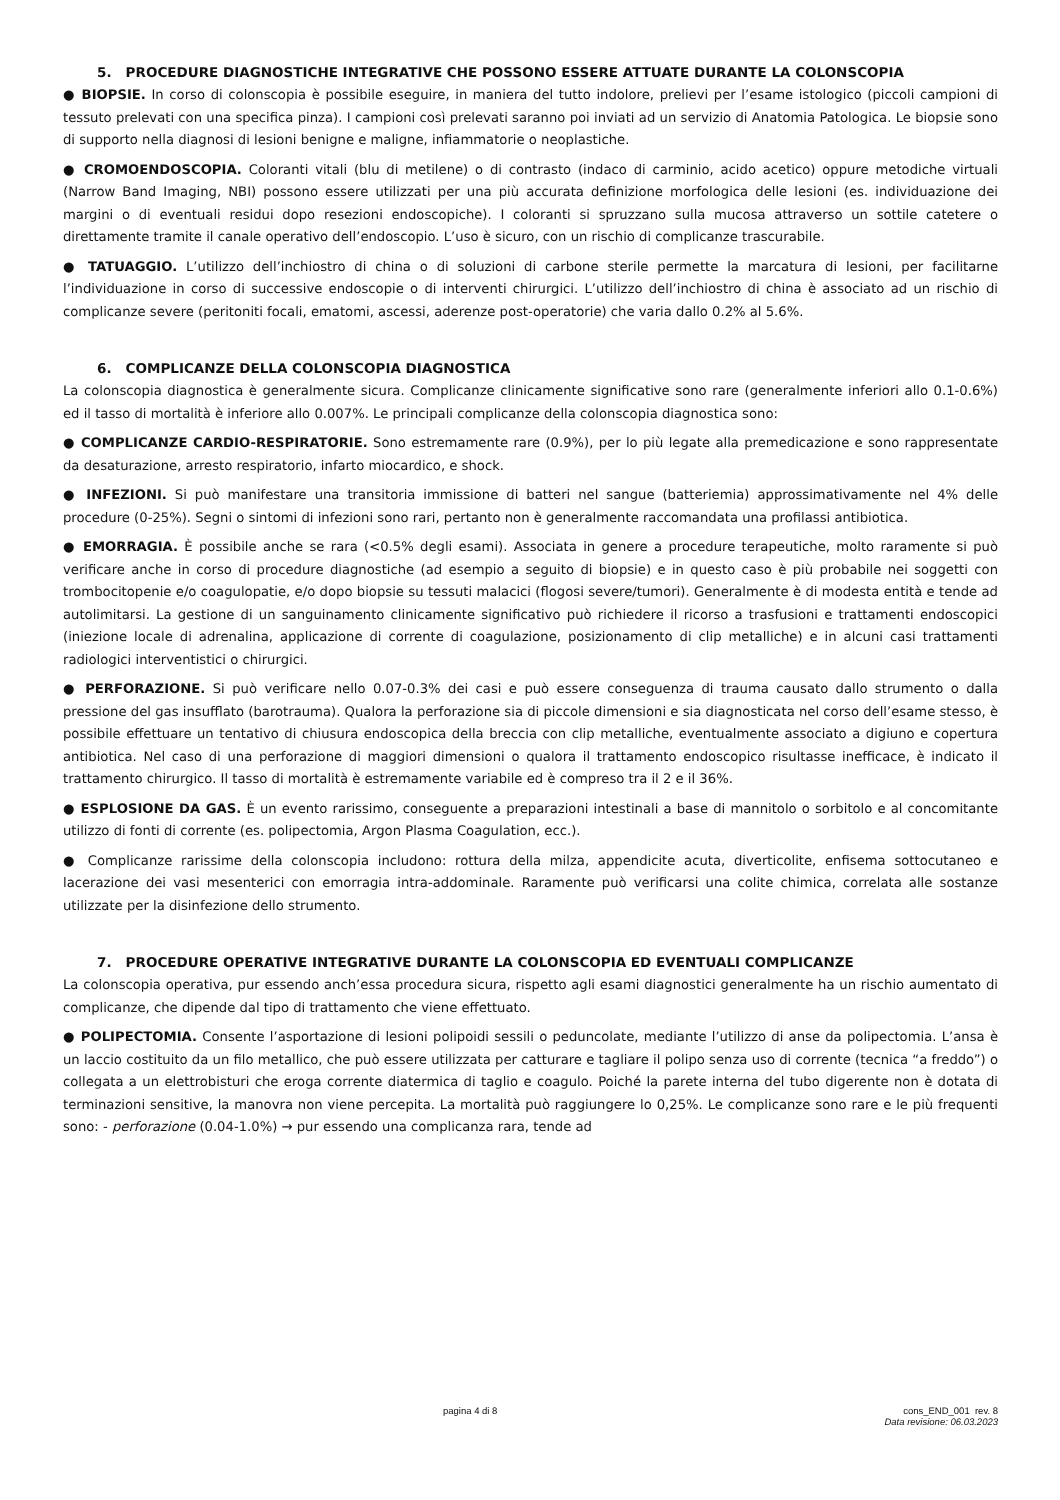5. PROCEDURE DIAGNOSTICHE INTEGRATIVE CHE POSSONO ESSERE ATTUATE DURANTE LA COLONSCOPIA
● BIOPSIE. In corso di colonscopia è possibile eseguire, in maniera del tutto indolore, prelievi per l’esame istologico (piccoli campioni di tessuto prelevati con una specifica pinza). I campioni così prelevati saranno poi inviati ad un servizio di Anatomia Patologica. Le biopsie sono di supporto nella diagnosi di lesioni benigne e maligne, infiammatorie o neoplastiche.
● CROMOENDOSCOPIA. Coloranti vitali (blu di metilene) o di contrasto (indaco di carminio, acido acetico) oppure metodiche virtuali (Narrow Band Imaging, NBI) possono essere utilizzati per una più accurata definizione morfologica delle lesioni (es. individuazione dei margini o di eventuali residui dopo resezioni endoscopiche). I coloranti si spruzzano sulla mucosa attraverso un sottile catetere o direttamente tramite il canale operativo dell’endoscopio. L’uso è sicuro, con un rischio di complicanze trascurabile.
● TATUAGGIO. L’utilizzo dell’inchiostro di china o di soluzioni di carbone sterile permette la marcatura di lesioni, per facilitarne l’individuazione in corso di successive endoscopie o di interventi chirurgici. L’utilizzo dell’inchiostro di china è associato ad un rischio di complicanze severe (peritoniti focali, ematomi, ascessi, aderenze post-operatorie) che varia dallo 0.2% al 5.6%.
6. COMPLICANZE DELLA COLONSCOPIA DIAGNOSTICA
La colonscopia diagnostica è generalmente sicura. Complicanze clinicamente significative sono rare (generalmente inferiori allo 0.1-0.6%) ed il tasso di mortalità è inferiore allo 0.007%. Le principali complicanze della colonscopia diagnostica sono:
● COMPLICANZE CARDIO-RESPIRATORIE. Sono estremamente rare (0.9%), per lo più legate alla premedicazione e sono rappresentate da desaturazione, arresto respiratorio, infarto miocardico, e shock.
● INFEZIONI. Si può manifestare una transitoria immissione di batteri nel sangue (batteriemia) approssimativamente nel 4% delle procedure (0-25%). Segni o sintomi di infezioni sono rari, pertanto non è generalmente raccomandata una profilassi antibiotica.
● EMORRAGIA. È possibile anche se rara (<0.5% degli esami). Associata in genere a procedure terapeutiche, molto raramente si può verificare anche in corso di procedure diagnostiche (ad esempio a seguito di biopsie) e in questo caso è più probabile nei soggetti con trombocitopenie e/o coagulopatie, e/o dopo biopsie su tessuti malacici (flogosi severe/tumori). Generalmente è di modesta entità e tende ad autolimitarsi. La gestione di un sanguinamento clinicamente significativo può richiedere il ricorso a trasfusioni e trattamenti endoscopici (iniezione locale di adrenalina, applicazione di corrente di coagulazione, posizionamento di clip metalliche) e in alcuni casi trattamenti radiologici interventistici o chirurgici.
● PERFORAZIONE. Si può verificare nello 0.07-0.3% dei casi e può essere conseguenza di trauma causato dallo strumento o dalla pressione del gas insufflato (barotrauma). Qualora la perforazione sia di piccole dimensioni e sia diagnosticata nel corso dell’esame stesso, è possibile effettuare un tentativo di chiusura endoscopica della breccia con clip metalliche, eventualmente associato a digiuno e copertura antibiotica. Nel caso di una perforazione di maggiori dimensioni o qualora il trattamento endoscopico risultasse inefficace, è indicato il trattamento chirurgico. Il tasso di mortalità è estremamente variabile ed è compreso tra il 2 e il 36%.
● ESPLOSIONE DA GAS. È un evento rarissimo, conseguente a preparazioni intestinali a base di mannitolo o sorbitolo e al concomitante utilizzo di fonti di corrente (es. polipectomia, Argon Plasma Coagulation, ecc.).
● Complicanze rarissime della colonscopia includono: rottura della milza, appendicite acuta, diverticolite, enfisema sottocutaneo e lacerazione dei vasi mesenterici con emorragia intra-addominale. Raramente può verificarsi una colite chimica, correlata alle sostanze utilizzate per la disinfezione dello strumento.
7. PROCEDURE OPERATIVE INTEGRATIVE DURANTE LA COLONSCOPIA ED EVENTUALI COMPLICANZE
La colonscopia operativa, pur essendo anch’essa procedura sicura, rispetto agli esami diagnostici generalmente ha un rischio aumentato di complicanze, che dipende dal tipo di trattamento che viene effettuato.
● POLIPECTOMIA. Consente l’asportazione di lesioni polipoidi sessili o peduncolate, mediante l’utilizzo di anse da polipectomia. L’ansa è un laccio costituito da un filo metallico, che può essere utilizzata per catturare e tagliare il polipo senza uso di corrente (tecnica “a freddo”) o collegata a un elettrobisturi che eroga corrente diatermica di taglio e coagulo. Poiché la parete interna del tubo digerente non è dotata di terminazioni sensitive, la manovra non viene percepita. La mortalità può raggiungere lo 0,25%. Le complicanze sono rare e le più frequenti sono: - perforazione (0.04-1.0%) → pur essendo una complicanza rara, tende ad
pagina 4 di 8 cons_END_001 rev. 8
Data revisione: 06.03.2023